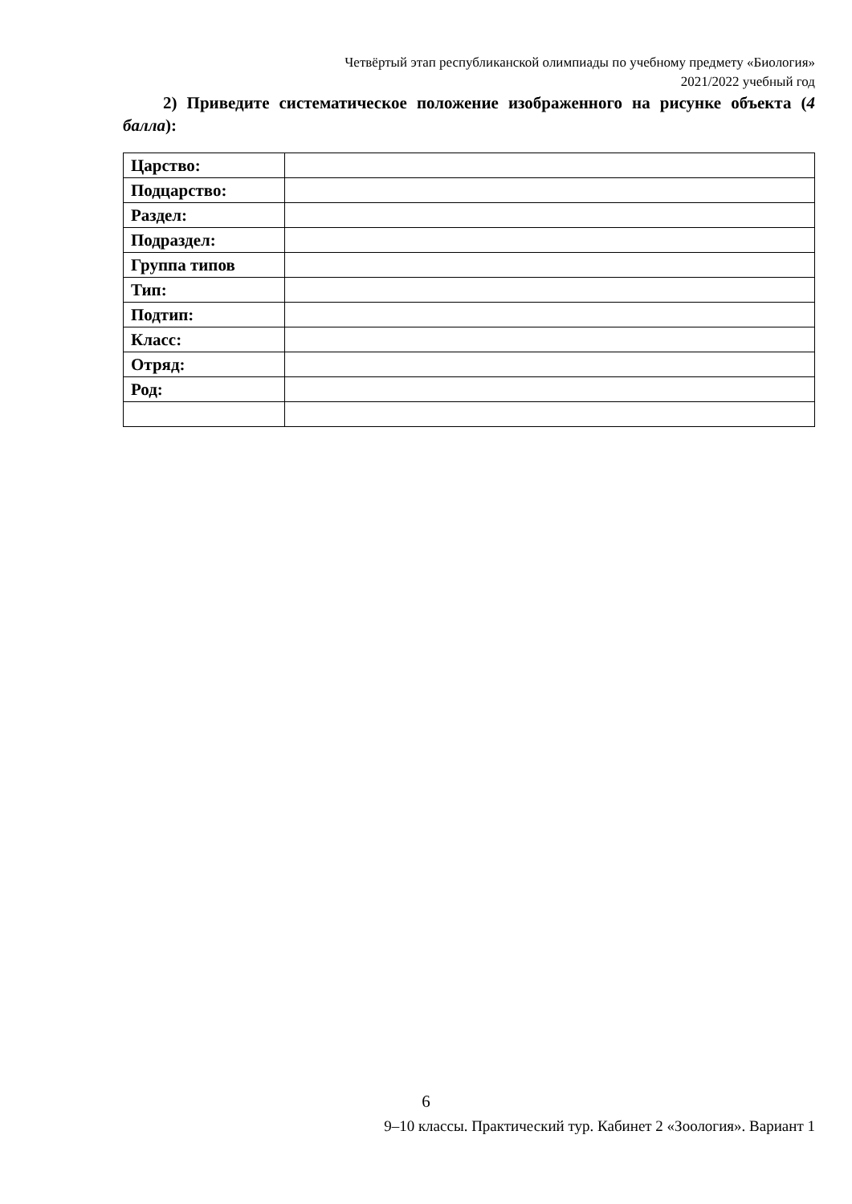Четвёртый этап республиканской олимпиады по учебному предмету «Биология»
2021/2022 учебный год
2) Приведите систематическое положение изображенного на рисунке объекта (4 балла):
| Царство: | |
| Подцарство: | |
| Раздел: | |
| Подраздел: | |
| Группа типов | |
| Тип: | |
| Подтип: | |
| Класс: | |
| Отряд: | |
| Род: | |
6
9–10 классы. Практический тур. Кабинет 2 «Зоология». Вариант 1